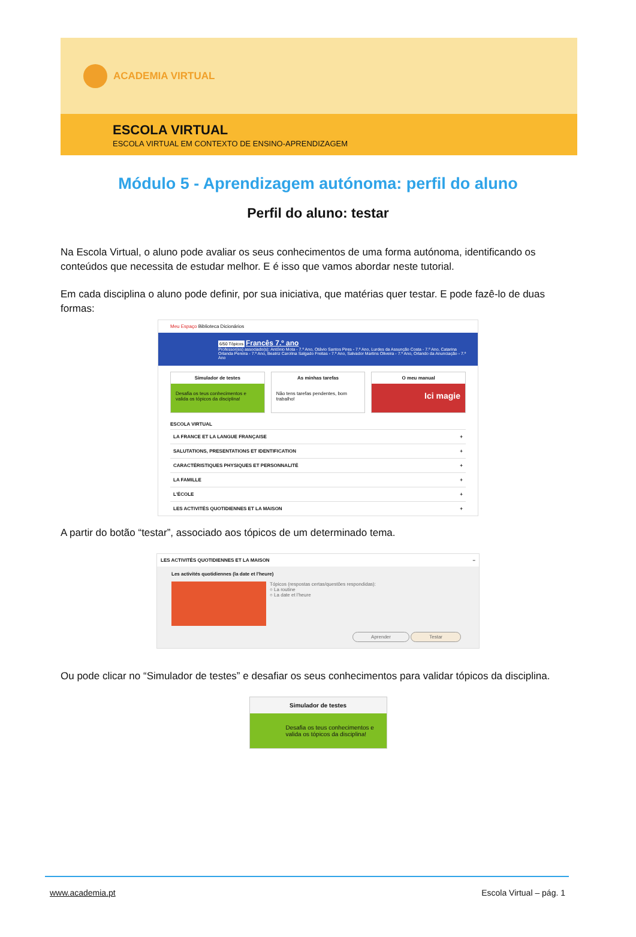ACADEMIA VIRTUAL
ESCOLA VIRTUAL
ESCOLA VIRTUAL EM CONTEXTO DE ENSINO-APRENDIZAGEM
Módulo 5 - Aprendizagem autónoma: perfil do aluno
Perfil do aluno: testar
Na Escola Virtual, o aluno pode avaliar os seus conhecimentos de uma forma autónoma, identificando os conteúdos que necessita de estudar melhor. E é isso que vamos abordar neste tutorial.
Em cada disciplina o aluno pode definir, por sua iniciativa, que matérias quer testar. E pode fazê-lo de duas formas:
Meu Espaço Biblioteca Dicionários
6/50 Tópicos Francês 7.º ano
Professor(es) associado(s): António Mota - 7.º Ano, Otávio Santos Pires - 7.º Ano, Lurdes da Assunção Costa - 7.º Ano, Catarina Orlanda Pereira - 7.º Ano, Beatriz Carolina Salgado Freitas - 7.º Ano, Salvador Martins Oliveira - 7.º Ano, Orlando da Anunciação - 7.º Ano
Simulador de testes
Desafia os teus conhecimentos e valida os tópicos da disciplina!
As minhas tarefas
Não tens tarefas pendentes, bom trabalho!
O meu manual
Ici magie
ESCOLA VIRTUAL
LA FRANCE ET LA LANGUE FRANÇAISE +
SALUTATIONS, PRESENTATIONS ET IDENTIFICATION +
CARACTÉRISTIQUES PHYSIQUES ET PERSONNALITÉ +
LA FAMILLE +
L'ÉCOLE +
LES ACTIVITÉS QUOTIDIENNES ET LA MAISON +
A partir do botão “testar”, associado aos tópicos de um determinado tema.
LES ACTIVITÉS QUOTIDIENNES ET LA MAISON –
Les activités quotidiennes (la date et l'heure)
Tópicos (respostas certas/questões respondidas):
○ La routine
○ La date et l'heure
Aprender Testar
Ou pode clicar no “Simulador de testes” e desafiar os seus conhecimentos para validar tópicos da disciplina.
Simulador de testes
Desafia os teus conhecimentos e valida os tópicos da disciplina!
www.academia.pt Escola Virtual – pág. 1